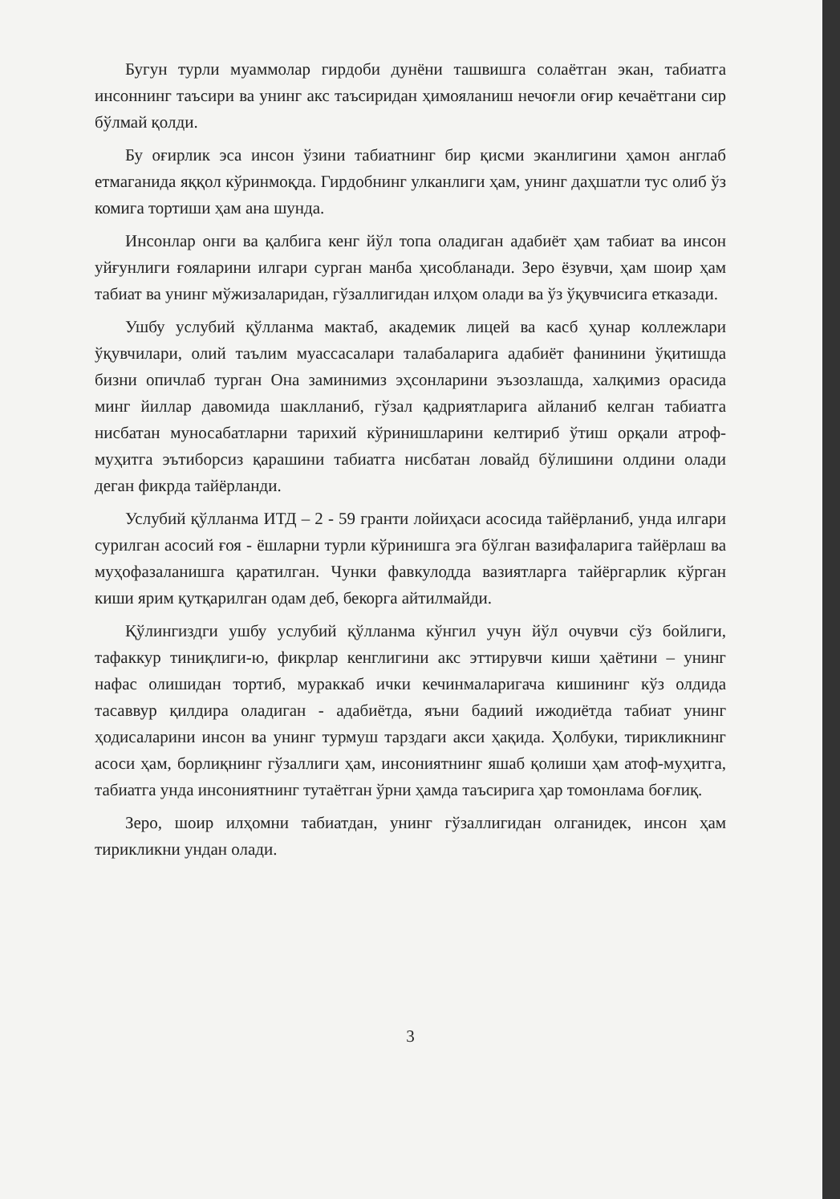Бугун турли муаммолар гирдоби дунёни ташвишга солаётган экан, табиатга инсоннинг таъсири ва унинг акс таъсиридан ҳимояланиш нечоғли оғир кечаётгани сир бўлмай қолди.
Бу оғирлик эса инсон ўзини табиатнинг бир қисми эканлигини ҳамон англаб етмаганида яққол кўринмоқда. Гирдобнинг улканлиги ҳам, унинг даҳшатли тус олиб ўз комига тортиши ҳам ана шунда.
Инсонлар онги ва қалбига кенг йўл топа оладиган адабиёт ҳам табиат ва инсон уйғунлиги ғояларини илгари сурган манба ҳисобланади. Зеро ёзувчи, ҳам шоир ҳам табиат ва унинг мўжизаларидан, гўзаллигидан илҳом олади ва ўз ўқувчисига етказади.
Ушбу услубий қўлланма мактаб, академик лицей ва касб ҳунар коллежлари ўқувчилари, олий таълим муассасалари талабаларига адабиёт фанинини ўқитишда бизни опичлаб турган Она заминимиз эҳсонларини эъзозлашда, халқимиз орасида минг йиллар давомида шаклланиб, гўзал қадриятларига айланиб келган табиатга нисбатан муносабатларни тарихий кўринишларини келтириб ўтиш орқали атроф-муҳитга эътиборсиз қарашини табиатга нисбатан ловайд бўлишини олдини олади деган фикрда тайёрланди.
Услубий қўлланма ИТД – 2 - 59 гранти лойиҳаси асосида тайёрланиб, унда илгари сурилган асосий ғоя - ёшларни турли кўринишга эга бўлган вазифаларига тайёрлаш ва муҳофазаланишга қаратилган. Чунки фавкулодда вазиятларга тайёргарлик кўрган киши ярим қутқарилган одам деб, бекорга айтилмайди.
Қўлингиздги ушбу услубий қўлланма кўнгил учун йўл очувчи сўз бойлиги, тафаккур тиниқлиги-ю, фикрлар кенглигини акс эттирувчи киши ҳаётини – унинг нафас олишидан тортиб, мураккаб ички кечинмаларигача кишининг кўз олдида тасаввур қилдира оладиган - адабиётда, яъни бадиий ижодиётда табиат унинг ҳодисаларини инсон ва унинг турмуш тарздаги акси ҳақида. Ҳолбуки, тирикликнинг асоси ҳам, борлиқнинг гўзаллиги ҳам, инсониятнинг яшаб қолиши ҳам атоф-муҳитга, табиатга унда инсониятнинг тутаётган ўрни ҳамда таъсирига ҳар томонлама боғлиқ.
Зеро, шоир илҳомни табиатдан, унинг гўзаллигидан олганидек, инсон ҳам тирикликни ундан олади.
3